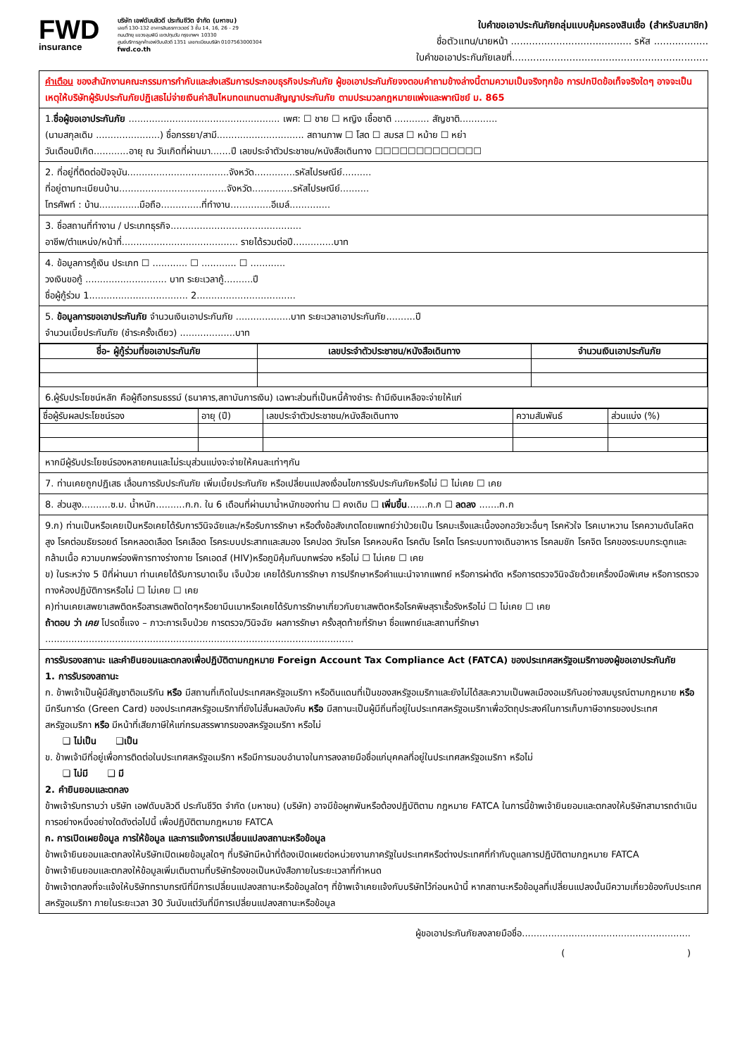FWD
insurance
บริษัท เอฟดับบลิวดี ประกันชีวิต จำกัด (มหาชน)
เลขที่ 130-132 อาคารสินธรทาวเวอร์ 3 ชั้น 14, 16, 26 - 29
ถนนวิทยุ แขวงลุมพินี เขตปทุมวัน กรุงเทพฯ 10330
ศูนย์บริการลูกค้าเอฟดับบลิวดี 1351 เลขทะเบียนบริษัท 0107563000304
fwd.co.th
ใบคำขอเอาประกันภัยกลุ่มแบบคุ้มครองสินเชื่อ (สำหรับสมาชิก)
ชื่อตัวแทน/นายหน้า ........................................ รหัส ..................
ใบคำขอเอาประกันภัยเลขที่.................................................................
คำเตือน ของสำนักงานคณะกรรมการกำกับและส่งเสริมการประกอบธุรกิจประกันภัย ผู้ขอเอาประกันภัยจงตอบคำถามข้างล่างนี้ตามความเป็นจริงทุกข้อ การปกปิดข้อเท็จจริงใดๆ อาจจะเป็นเหตุให้บริษัทผู้รับประกันภัยปฏิเสธไม่จ่ายเงินค่าสินไหมทดแทนตามสัญญาประกันภัย ตามประมวลกฎหมายแพ่งและพาณิชย์ ม. 865
1.ชื่อผู้ขอเอาประกันภัย .................................................... เพศ: ☐ ชาย ☐ หญิง เชื้อชาติ ............ สัญชาติ.............
(นามสกุลเดิม ......................) ชื่อภรรยา/สามี.............................. สถานภาพ ☐ โสด ☐ สมรส ☐ หม้าย ☐ หย่า
วันเดือนปีเกิด............อายุ ณ วันเกิดที่ผ่านมา.......ปี เลขประจำตัวประชาชน/หนังสือเดินทาง ☐☐☐☐☐☐☐☐☐☐☐☐☐
2. ที่อยู่ที่ติดต่อปัจจุบัน...................................จังหวัด..............รหัสไปรษณีย์..........
ที่อยู่ตามทะเบียนบ้าน.....................................จังหวัด..............รหัสไปรษณีย์..........
โทรศัพท์ : บ้าน..............มือถือ..............ที่ทำงาน..............อีเมล์..............
3. ชื่อสถานที่ทำงาน / ประเภทธุรกิจ.............................................
อาชีพ/ตำแหน่ง/หน้าที่........................................ รายได้รวมต่อปี..............บาท
4. ข้อมูลการกู้เงิน ประเภท ☐ ............ ☐ ............ ☐ ............
วงเงินขอกู้ ............................ บาท ระยะเวลากู้..........ปี
ชื่อผู้กู้ร่วม 1.................................. 2..................................
5. ข้อมูลการขอเอาประกันภัย จำนวนเงินเอาประกันภัย ...................บาท ระยะเวลาเอาประกันภัย..........ปี
จำนวนเบี้ยประกันภัย (ชำระครั้งเดียว) ...................บาท
| ชื่อ- ผู้กู้ร่วมที่ขอเอาประกันภัย | เลขประจำตัวประชาชน/หนังสือเดินทาง | จำนวนเงินเอาประกันภัย |
| --- | --- | --- |
6.ผู้รับประโยชน์หลัก คือผู้ถือกรมธรรม์ (ธนาคาร,สถาบันการเงิน) เฉพาะส่วนที่เป็นหนี้ค้างชำระ ถ้ามีเงินเหลือจะจ่ายให้แก่
| ชื่อผู้รับผลประโยชน์รอง | อายุ (ปี) | เลขประจำตัวประชาชน/หนังสือเดินทาง | ความสัมพันธ์ | ส่วนแบ่ง (%) |
หากมีผู้รับประโยชน์รองหลายคนและไม่ระบุส่วนแบ่งจะจ่ายให้คนละเท่าๆกัน
7. ท่านเคยถูกปฏิเสธ เลื่อนการรับประกันภัย เพิ่มเบี้ยประกันภัย หรือเปลี่ยนแปลงเงื่อนไขการรับประกันภัยหรือไม่ ☐ ไม่เคย ☐ เคย
8. ส่วนสูง..........ซ.ม. น้ำหนัก..........ก.ก. ใน 6 เดือนที่ผ่านมาน้ำหนักของท่าน ☐ คงเดิม ☐ เพิ่มขึ้น.......ก.ก ☐ ลดลง .......ก.ก
9.ก) ท่านเป็นหรือเคยเป็นหรือเคยได้รับการวินิจฉัยและ/หรือรับการรักษา หรือตั้งข้อสังเกตโดยแพทย์ว่าป่วยเป็น โรคมะเร็งและเนื้องอกอวัยวะอื่นๆ โรคหัวใจ โรคเบาหวาน โรคความดันโลหิตสูง โรคต่อมธัยรอยด์ โรคหลอดเลือด โรคเลือด โรคระบบประสาทและสมอง โรคปอด วัณโรค โรคหอบหืด โรคตับ โรคไต โรคระบบทางเดินอาหาร โรคลมชัก โรคจิต โรคของระบบกระดูกและกล้ามเนื้อ ความบกพร่องพิการทางร่างกาย โรคเอดส์ (HIV)หรือภูมิคุ้มกันบกพร่อง หรือไม่ ☐ ไม่เคย ☐ เคย
ข) ในระหว่าง 5 ปีที่ผ่านมา ท่านเคยได้รับการบาดเจ็บ เจ็บป่วย เคยได้รับการรักษา การปรึกษาหรือคำแนะนำจากแพทย์ หรือการผ่าตัด หรือการตรวจวินิจฉัยด้วยเครื่องมือพิเศษ หรือการตรวจทางห้องปฏิบัติการหรือไม่ ☐ ไม่เคย ☐ เคย
ค)ท่านเคยเสพยาเสพติดหรือสารเสพติดใดๆหรือยามึนเมาหรือเคยได้รับการรักษาเกี่ยวกับยาเสพติดหรือโรคพิษสุราเรื้อรังหรือไม่ ☐ ไม่เคย ☐ เคย
ถ้าตอบ ว่า เคย โปรดชี้แจง – ภาวะการเจ็บป่วย การตรวจ/วินิจฉัย ผลการรักษา ครั้งสุดท้ายที่รักษา ชื่อแพทย์และสถานที่รักษา
..........................................................................................................
การรับรองสถานะ และคำยินยอมและตกลงเพื่อปฏิบัติตามกฎหมาย Foreign Account Tax Compliance Act (FATCA) ของประเทศสหรัฐอเมริกาของผู้ขอเอาประกันภัย
1. การรับรองสถานะ
ก. ข้าพเจ้าเป็นผู้มีสัญชาติอเมริกัน หรือ มีสถานที่เกิดในประเทศสหรัฐอเมริกา หรือดินแดนที่เป็นของสหรัฐอเมริกาและยังไม่ได้สละความเป็นพลเมืองอเมริกันอย่างสมบูรณ์ตามกฎหมาย หรือ มีกรีนการ์ด (Green Card) ของประเทศสหรัฐอเมริกาที่ยังไม่สิ้นผลบังคับ หรือ มีสถานะเป็นผู้มีถิ่นที่อยู่ในประเทศสหรัฐอเมริกาเพื่อวัตถุประสงค์ในการเก็บภาษีอากรของประเทศสหรัฐอเมริกา หรือ มีหน้าที่เสียภาษีให้แก่กรมสรรพากรของสหรัฐอเมริกา หรือไม่
❑ ไม่เป็น ❑เป็น
ข. ข้าพเจ้ามีที่อยู่เพื่อการติดต่อในประเทศสหรัฐอเมริกา หรือมีการมอบอำนาจในการลงลายมือชื่อแก่บุคคลที่อยู่ในประเทศสหรัฐอเมริกา หรือไม่
❑ ไม่มี ❑ มี
2. คำยินยอมและตกลง
ข้าพเจ้ารับทราบว่า บริษัท เอฟดับบลิวดี ประกันชีวิต จำกัด (มหาชน) (บริษัท) อาจมีข้อผูกพันหรือต้องปฏิบัติตาม กฎหมาย FATCA ในการนี้ข้าพเจ้ายินยอมและตกลงให้บริษัทสามารถดำเนินการอย่างหนึ่งอย่างใดดังต่อไปนี้ เพื่อปฏิบัติตามกฎหมาย FATCA
ก. การเปิดเผยข้อมูล การให้ข้อมูล และการแจ้งการเปลี่ยนแปลงสถานะหรือข้อมูล
ข้าพเจ้ายินยอมและตกลงให้บริษัทเปิดเผยข้อมูลใดๆ ที่บริษัทมีหน้าที่ต้องเปิดเผยต่อหน่วยงานภาครัฐในประเทศหรือต่างประเทศที่กำกับดูแลการปฏิบัติตามกฎหมาย FATCA
ข้าพเจ้ายินยอมและตกลงให้ข้อมูลเพิ่มเติมตามที่บริษัทร้องขอเป็นหนังสือภายในระยะเวลาที่กำหนด
ข้าพเจ้าตกลงที่จะแจ้งให้บริษัททราบกรณีที่มีการเปลี่ยนแปลงสถานะหรือข้อมูลใดๆ ที่ข้าพเจ้าเคยแจ้งกับบริษัทไว้ก่อนหน้านี้ หากสถานะหรือข้อมูลที่เปลี่ยนแปลงนั้นมีความเกี่ยวข้องกับประเทศสหรัฐอเมริกา ภายในระยะเวลา 30 วันนับแต่วันที่มีการเปลี่ยนแปลงสถานะหรือข้อมูล
ผู้ขอเอาประกันภัยลงลายมือชื่อ..........................................................
( )